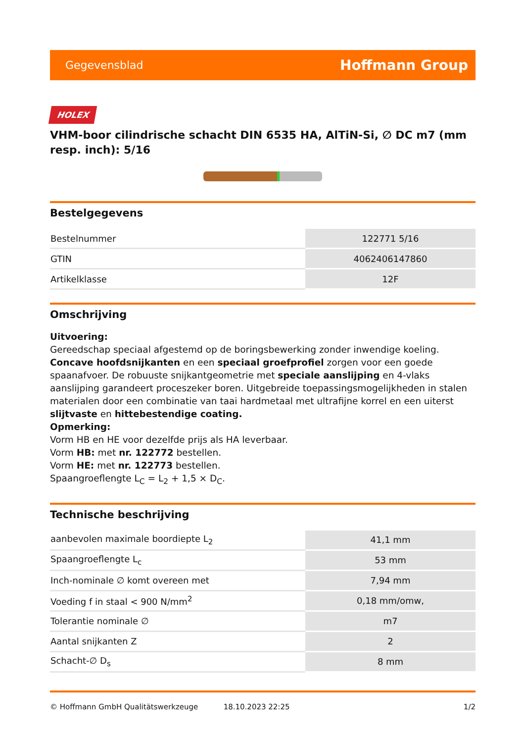Gegevensblad Hoffmann Group
HOLEX
VHM-boor cilindrische schacht DIN 6535 HA, AlTiN-Si, ∅ DC m7 (mm resp. inch): 5/16
Bestelgegevens
| Bestelnummer | 122771 5/16 |
| GTIN | 4062406147860 |
| Artikelklasse | 12F |
Omschrijving
Uitvoering:
Gereedschap speciaal afgestemd op de boringsbewerking zonder inwendige koeling. Concave hoofdsnijkanten en een speciaal groefprofiel zorgen voor een goede spaanafvoer. De robuuste snijkantgeometrie met speciale aanslijping en 4-vlaks aanslijping garandeert proceszeker boren. Uitgebreide toepassingsmogelijkheden in stalen materialen door een combinatie van taai hardmetaal met ultrafijne korrel en een uiterst slijtvaste en hittebestendige coating.
Opmerking:
Vorm HB en HE voor dezelfde prijs als HA leverbaar.
Vorm HB: met nr. 122772 bestellen.
Vorm HE: met nr. 122773 bestellen.
Spaangroeflengte L<sub>C</sub> = L<sub>2</sub> + 1,5 × D<sub>C</sub>.
Technische beschrijving
| aanbevolen maximale boordiepte L<sub>2</sub> | 41,1 mm |
| Spaangroeflengte L<sub>c</sub> | 53 mm |
| Inch-nominale ∅ komt overeen met | 7,94 mm |
| Voeding f in staal < 900 N/mm<sup>2</sup> | 0,18 mm/omw, |
| Tolerantie nominale ∅ | m7 |
| Aantal snijkanten Z | 2 |
| Schacht-∅ D<sub>s</sub> | 8 mm |
© Hoffmann GmbH Qualitätswerkzeuge 18.10.2023 22:25 1/2